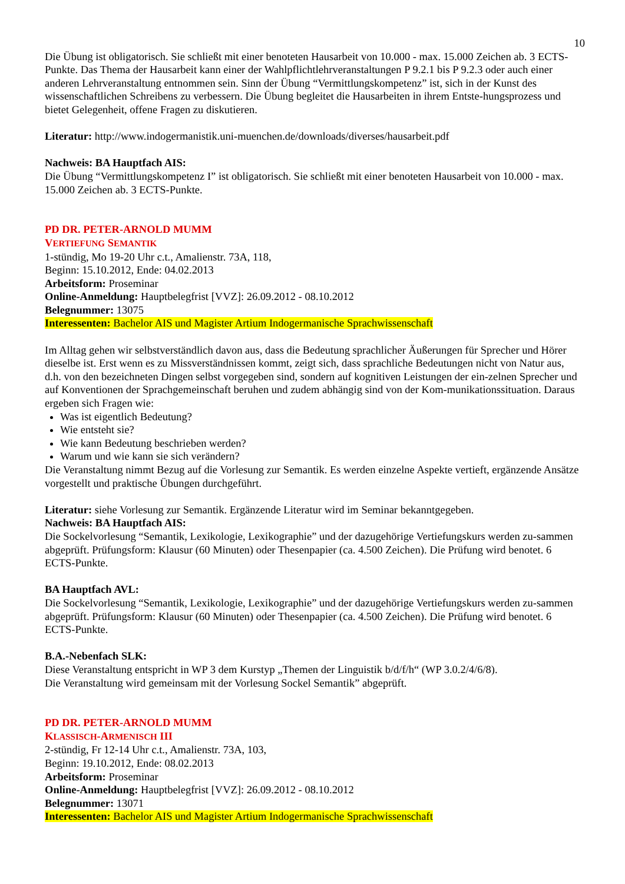10
Die Übung ist obligatorisch. Sie schließt mit einer benoteten Hausarbeit von 10.000 - max. 15.000 Zeichen ab. 3 ECTS-Punkte. Das Thema der Hausarbeit kann einer der Wahlpflichtlehrveranstaltungen P 9.2.1 bis P 9.2.3 oder auch einer anderen Lehrveranstaltung entnommen sein. Sinn der Übung “Vermittlungskompetenz” ist, sich in der Kunst des wissenschaftlichen Schreibens zu verbessern. Die Übung begleitet die Hausarbeiten in ihrem Entste-hungsprozess und bietet Gelegenheit, offene Fragen zu diskutieren.
Literatur: http://www.indogermanistik.uni-muenchen.de/downloads/diverses/hausarbeit.pdf
Nachweis: BA Hauptfach AIS:
Die Übung “Vermittlungskompetenz I” ist obligatorisch. Sie schließt mit einer benoteten Hausarbeit von 10.000 - max. 15.000 Zeichen ab. 3 ECTS-Punkte.
PD DR. PETER-ARNOLD MUMM
VERTIEFUNG SEMANTIK
1-stündig, Mo 19-20 Uhr c.t., Amalienstr. 73A, 118,
Beginn: 15.10.2012, Ende: 04.02.2013
Arbeitsform: Proseminar
Online-Anmeldung: Hauptbelegfrist [VVZ]: 26.09.2012 - 08.10.2012
Belegnummer: 13075
Interessenten: Bachelor AIS und Magister Artium Indogermanische Sprachwissenschaft
Im Alltag gehen wir selbstverständlich davon aus, dass die Bedeutung sprachlicher Äußerungen für Sprecher und Hörer dieselbe ist. Erst wenn es zu Missverständnissen kommt, zeigt sich, dass sprachliche Bedeutungen nicht von Natur aus, d.h. von den bezeichneten Dingen selbst vorgegeben sind, sondern auf kognitiven Leistungen der ein-zelnen Sprecher und auf Konventionen der Sprachgemeinschaft beruhen und zudem abhängig sind von der Kom-munikationssituation. Daraus ergeben sich Fragen wie:
Was ist eigentlich Bedeutung?
Wie entsteht sie?
Wie kann Bedeutung beschrieben werden?
Warum und wie kann sie sich verändern?
Die Veranstaltung nimmt Bezug auf die Vorlesung zur Semantik. Es werden einzelne Aspekte vertieft, ergänzende Ansätze vorgestellt und praktische Übungen durchgeführt.
Literatur: siehe Vorlesung zur Semantik. Ergänzende Literatur wird im Seminar bekanntgegeben.
Nachweis: BA Hauptfach AIS:
Die Sockelvorlesung “Semantik, Lexikologie, Lexikographie” und der dazugehörige Vertiefungskurs werden zu-sammen abgeprüft. Prüfungsform: Klausur (60 Minuten) oder Thesenpapier (ca. 4.500 Zeichen). Die Prüfung wird benotet. 6 ECTS-Punkte.
BA Hauptfach AVL:
Die Sockelvorlesung “Semantik, Lexikologie, Lexikographie” und der dazugehörige Vertiefungskurs werden zu-sammen abgeprüft. Prüfungsform: Klausur (60 Minuten) oder Thesenpapier (ca. 4.500 Zeichen). Die Prüfung wird benotet. 6 ECTS-Punkte.
B.A.-Nebenfach SLK:
Diese Veranstaltung entspricht in WP 3 dem Kurstyp „Themen der Linguistik b/d/f/h“ (WP 3.0.2/4/6/8).
Die Veranstaltung wird gemeinsam mit der Vorlesung Sockel Semantik” abgeprüft.
PD DR. PETER-ARNOLD MUMM
KLASSISCH-ARMENISCH III
2-stündig, Fr 12-14 Uhr c.t., Amalienstr. 73A, 103,
Beginn: 19.10.2012, Ende: 08.02.2013
Arbeitsform: Proseminar
Online-Anmeldung: Hauptbelegfrist [VVZ]: 26.09.2012 - 08.10.2012
Belegnummer: 13071
Interessenten: Bachelor AIS und Magister Artium Indogermanische Sprachwissenschaft